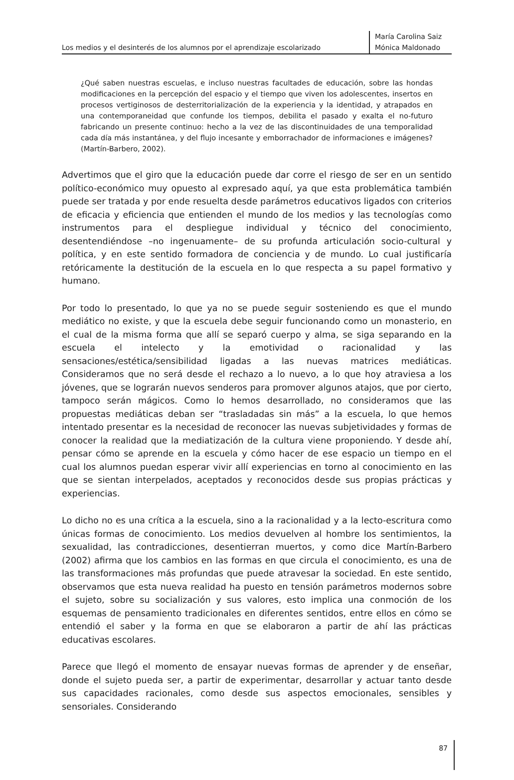Los medios y el desinterés de los alumnos por el aprendizaje escolarizado
María Carolina Saiz
Mónica Maldonado
¿Qué saben nuestras escuelas, e incluso nuestras facultades de educación, sobre las hondas modificaciones en la percepción del espacio y el tiempo que viven los adolescentes, insertos en procesos vertiginosos de desterritorialización de la experiencia y la identidad, y atrapados en una contemporaneidad que confunde los tiempos, debilita el pasado y exalta el no-futuro fabricando un presente continuo: hecho a la vez de las discontinuidades de una temporalidad cada día más instantánea, y del flujo incesante y emborrachador de informaciones e imágenes? (Martín-Barbero, 2002).
Advertimos que el giro que la educación puede dar corre el riesgo de ser en un sentido político-económico muy opuesto al expresado aquí, ya que esta problemática también puede ser tratada y por ende resuelta desde parámetros educativos ligados con criterios de eficacia y eficiencia que entienden el mundo de los medios y las tecnologías como instrumentos para el despliegue individual y técnico del conocimiento, desentendiéndose –no ingenuamente– de su profunda articulación socio-cultural y política, y en este sentido formadora de conciencia y de mundo. Lo cual justificaría retóricamente la destitución de la escuela en lo que respecta a su papel formativo y humano.
Por todo lo presentado, lo que ya no se puede seguir sosteniendo es que el mundo mediático no existe, y que la escuela debe seguir funcionando como un monasterio, en el cual de la misma forma que allí se separó cuerpo y alma, se siga separando en la escuela el intelecto y la emotividad o racionalidad y las sensaciones/estética/sensibilidad ligadas a las nuevas matrices mediáticas. Consideramos que no será desde el rechazo a lo nuevo, a lo que hoy atraviesa a los jóvenes, que se lograrán nuevos senderos para promover algunos atajos, que por cierto, tampoco serán mágicos. Como lo hemos desarrollado, no consideramos que las propuestas mediáticas deban ser “trasladadas sin más” a la escuela, lo que hemos intentado presentar es la necesidad de reconocer las nuevas subjetividades y formas de conocer la realidad que la mediatización de la cultura viene proponiendo. Y desde ahí, pensar cómo se aprende en la escuela y cómo hacer de ese espacio un tiempo en el cual los alumnos puedan esperar vivir allí experiencias en torno al conocimiento en las que se sientan interpelados, aceptados y reconocidos desde sus propias prácticas y experiencias.
Lo dicho no es una crítica a la escuela, sino a la racionalidad y a la lecto-escritura como únicas formas de conocimiento. Los medios devuelven al hombre los sentimientos, la sexualidad, las contradicciones, desentierran muertos, y como dice Martín-Barbero (2002) afirma que los cambios en las formas en que circula el conocimiento, es una de las transformaciones más profundas que puede atravesar la sociedad. En este sentido, observamos que esta nueva realidad ha puesto en tensión parámetros modernos sobre el sujeto, sobre su socialización y sus valores, esto implica una conmoción de los esquemas de pensamiento tradicionales en diferentes sentidos, entre ellos en cómo se entendió el saber y la forma en que se elaboraron a partir de ahí las prácticas educativas escolares.
Parece que llegó el momento de ensayar nuevas formas de aprender y de enseñar, donde el sujeto pueda ser, a partir de experimentar, desarrollar y actuar tanto desde sus capacidades racionales, como desde sus aspectos emocionales, sensibles y sensoriales. Considerando
87